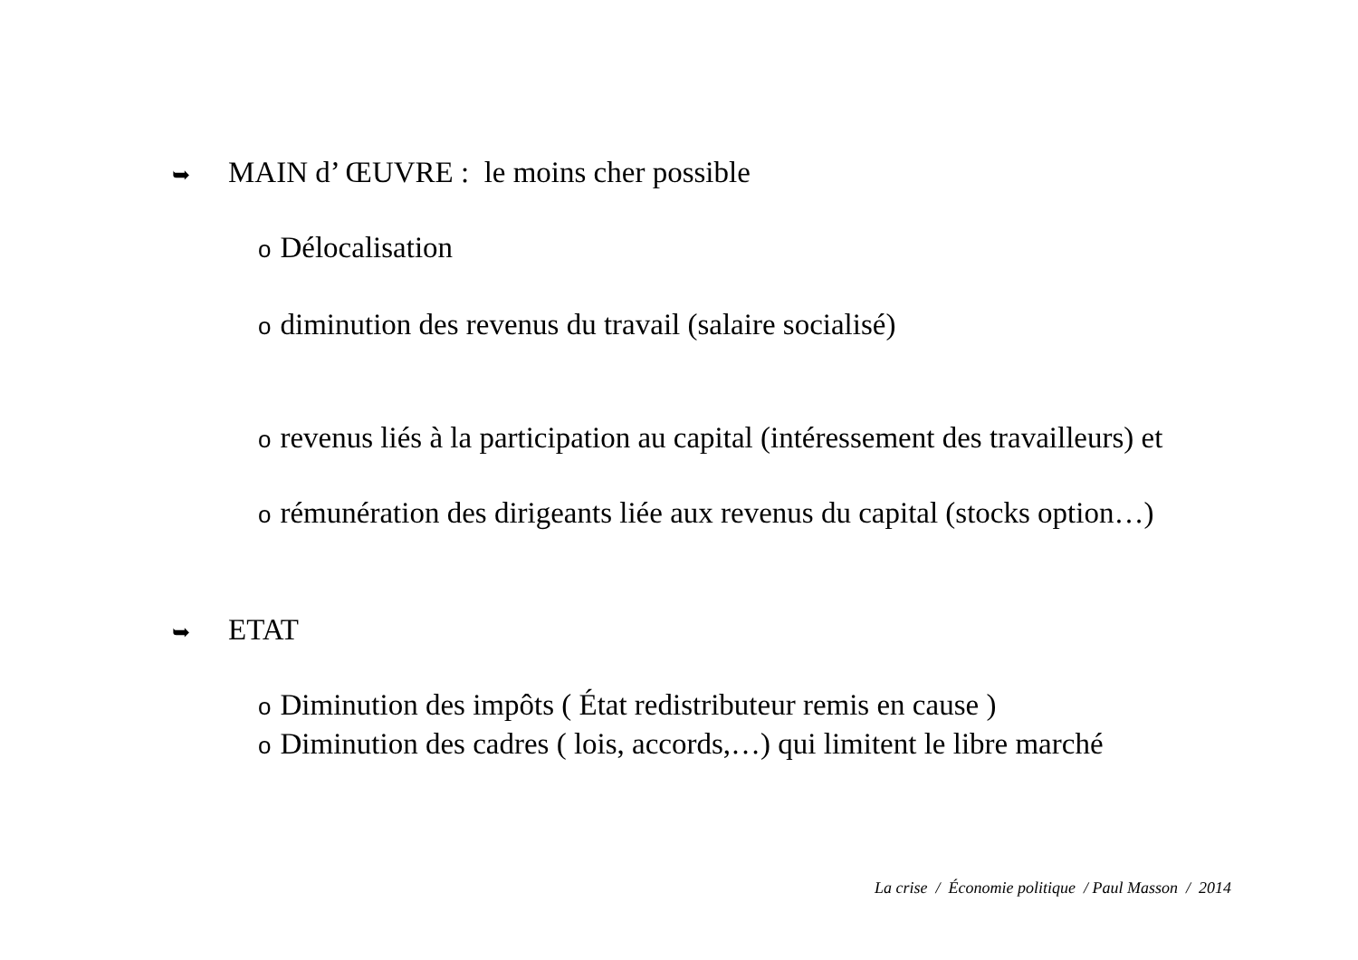➥ MAIN d’ ŒUVRE : le moins cher possible
o Délocalisation
odiminution des revenus du travail (salaire socialisé)
orevenus liés à la participation au capital (intéressement des travailleurs) et
orémunération des dirigeants liée aux revenus du capital (stocks option…)
➥ ETAT
o Diminution des impôts ( État redistributeur remis en cause )
o Diminution des cadres ( lois, accords,…) qui limitent le libre marché
La crise / Économie politique / Paul Masson / 2014